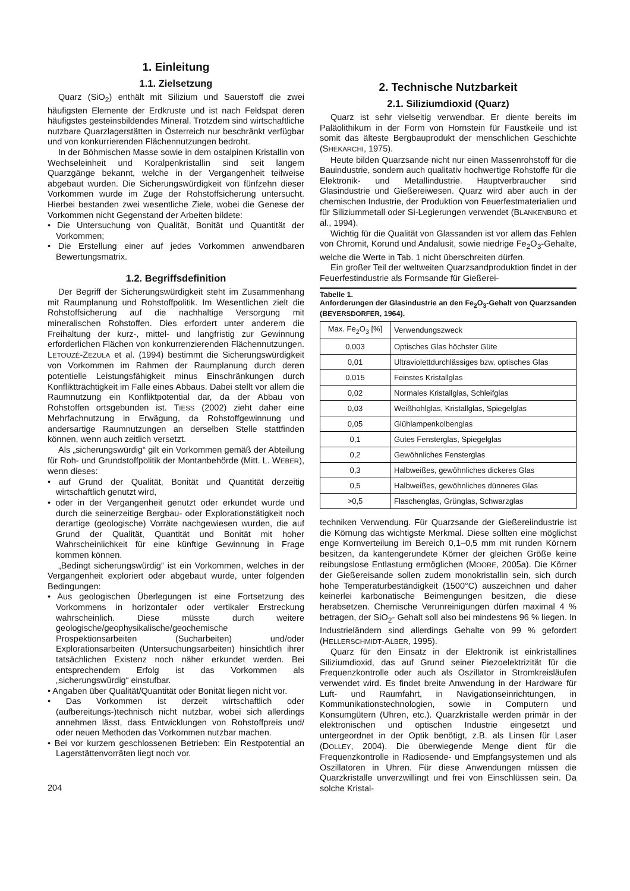1. Einleitung
1.1. Zielsetzung
Quarz (SiO<sub>2</sub>) enthält mit Silizium und Sauerstoff die zwei häufigsten Elemente der Erdkruste und ist nach Feldspat deren häufigstes gesteinsbildendes Mineral. Trotzdem sind wirtschaftliche nutzbare Quarzlagerstätten in Österreich nur beschränkt verfügbar und von konkurrierenden Flächennutzungen bedroht.
In der Böhmischen Masse sowie in dem ostalpinen Kristallin von Wechseleinheit und Koralpenkristallin sind seit langem Quarzgänge bekannt, welche in der Vergangenheit teilweise abgebaut wurden. Die Sicherungswürdigkeit von fünfzehn dieser Vorkommen wurde im Zuge der Rohstoffsicherung untersucht. Hierbei bestanden zwei wesentliche Ziele, wobei die Genese der Vorkommen nicht Gegenstand der Arbeiten bildete:
• Die Untersuchung von Qualität, Bonität und Quantität der Vorkommen;
• Die Erstellung einer auf jedes Vorkommen anwendbaren Bewertungsmatrix.
1.2. Begriffsdefinition
Der Begriff der Sicherungswürdigkeit steht im Zusammenhang mit Raumplanung und Rohstoffpolitik. Im Wesentlichen zielt die Rohstoffsicherung auf die nachhaltige Versorgung mit mineralischen Rohstoffen. Dies erfordert unter anderem die Freihaltung der kurz-, mittel- und langfristig zur Gewinnung erforderlichen Flächen von konkurrenzierenden Flächennutzungen. LETOUZÉ-ZEZULA et al. (1994) bestimmt die Sicherungswürdigkeit von Vorkommen im Rahmen der Raumplanung durch deren potentielle Leistungsfähigkeit minus Einschränkungen durch Konfliktträchtigkeit im Falle eines Abbaus. Dabei stellt vor allem die Raumnutzung ein Konfliktpotential dar, da der Abbau von Rohstoffen ortsgebunden ist. TIESS (2002) zieht daher eine Mehrfachnutzung in Erwägung, da Rohstoffgewinnung und andersartige Raumnutzungen an derselben Stelle stattfinden können, wenn auch zeitlich versetzt.
Als „sicherungswürdig“ gilt ein Vorkommen gemäß der Abteilung für Roh- und Grundstoffpolitik der Montanbehörde (Mitt. L. WEBER), wenn dieses:
• auf Grund der Qualität, Bonität und Quantität derzeitig wirtschaftlich genutzt wird,
• oder in der Vergangenheit genutzt oder erkundet wurde und durch die seinerzeitige Bergbau- oder Explorationstätigkeit noch derartige (geologische) Vorräte nachgewiesen wurden, die auf Grund der Qualität, Quantität und Bonität mit hoher Wahrscheinlichkeit für eine künftige Gewinnung in Frage kommen können.
„Bedingt sicherungswürdig“ ist ein Vorkommen, welches in der Vergangenheit exploriert oder abgebaut wurde, unter folgenden Bedingungen:
• Aus geologischen Überlegungen ist eine Fortsetzung des Vorkommens in horizontaler oder vertikaler Erstreckung wahrscheinlich. Diese müsste durch weitere geologische/geophysikalische/geochemische Prospektionsarbeiten (Sucharbeiten) und/oder Explorationsarbeiten (Untersuchungsarbeiten) hinsichtlich ihrer tatsächlichen Existenz noch näher erkundet werden. Bei entsprechendem Erfolg ist das Vorkommen als „sicherungswürdig“ einstufbar.
• Angaben über Qualität/Quantität oder Bonität liegen nicht vor.
• Das Vorkommen ist derzeit wirtschaftlich oder (aufbereitungs-)technisch nicht nutzbar, wobei sich allerdings annehmen lässt, dass Entwicklungen von Rohstoffpreis und/ oder neuen Methoden das Vorkommen nutzbar machen.
• Bei vor kurzem geschlossenen Betrieben: Ein Restpotential an Lagerstättenvorräten liegt noch vor.
204
2. Technische Nutzbarkeit
2.1. Siliziumdioxid (Quarz)
Quarz ist sehr vielseitig verwendbar. Er diente bereits im Paläolithikum in der Form von Hornstein für Faustkeile und ist somit das älteste Bergbauprodukt der menschlichen Geschichte (SHEKARCHI, 1975).
Heute bilden Quarzsande nicht nur einen Massenrohstoff für die Bauindustrie, sondern auch qualitativ hochwertige Rohstoffe für die Elektronik- und Metallindustrie. Hauptverbraucher sind Glasindustrie und Gießereiwesen. Quarz wird aber auch in der chemischen Industrie, der Produktion von Feuerfestmaterialien und für Siliziummetall oder Si-Legierungen verwendet (BLANKENBURG et al., 1994).
Wichtig für die Qualität von Glassanden ist vor allem das Fehlen von Chromit, Korund und Andalusit, sowie niedrige Fe<sub>2</sub>O<sub>3</sub>-Gehalte, welche die Werte in Tab. 1 nicht überschreiten dürfen.
Ein großer Teil der weltweiten Quarzsandproduktion findet in der Feuerfestindustrie als Formsande für Gießerei-
Tabelle 1.
Anforderungen der Glasindustrie an den Fe<sub>2</sub>O<sub>3</sub>-Gehalt von Quarzsanden (BEYERSDORFER, 1964).
| Max. Fe<sub>2</sub>O<sub>3</sub> [%] | Verwendungszweck |
| --- | --- |
| 0,003 | Optisches Glas höchster Güte |
| 0,01 | Ultraviolettdurchlässiges bzw. optisches Glas |
| 0,015 | Feinstes Kristallglas |
| 0,02 | Normales Kristallglas, Schleifglas |
| 0,03 | Weißhohlglas, Kristallglas, Spiegelglas |
| 0,05 | Glühlampenkolbenglas |
| 0,1 | Gutes Fensterglas, Spiegelglas |
| 0,2 | Gewöhnliches Fensterglas |
| 0,3 | Halbweißes, gewöhnliches dickeres Glas |
| 0,5 | Halbweißes, gewöhnliches dünneres Glas |
| >0,5 | Flaschenglas, Grünglas, Schwarzglas |
techniken Verwendung. Für Quarzsande der Gießereiindustrie ist die Körnung das wichtigste Merkmal. Diese sollten eine möglichst enge Kornverteilung im Bereich 0,1–0,5 mm mit runden Körnern besitzen, da kantengerundete Körner der gleichen Größe keine reibungslose Entlastung ermöglichen (MOORE, 2005a). Die Körner der Gießereisande sollen zudem monokristallin sein, sich durch hohe Temperaturbeständigkeit (1500°C) auszeichnen und daher keinerlei karbonatische Beimengungen besitzen, die diese herabsetzen. Chemische Verunreinigungen dürfen maximal 4 % betragen, der SiO<sub>2</sub>- Gehalt soll also bei mindestens 96 % liegen. In Industrieländern sind allerdings Gehalte von 99 % gefordert (HELLERSCHMIDT-ALBER, 1995).
Quarz für den Einsatz in der Elektronik ist einkristallines Siliziumdioxid, das auf Grund seiner Piezoelektrizität für die Frequenzkontrolle oder auch als Oszillator in Stromkreisläufen verwendet wird. Es findet breite Anwendung in der Hardware für Luft- und Raumfahrt, in Navigationseinrichtungen, in Kommunikationstechnologien, sowie in Computern und Konsumgütern (Uhren, etc.). Quarzkristalle werden primär in der elektronischen und optischen Industrie eingesetzt und untergeordnet in der Optik benötigt, z.B. als Linsen für Laser (DOLLEY, 2004). Die überwiegende Menge dient für die Frequenzkontrolle in Radiosende- und Empfangsystemen und als Oszillatoren in Uhren. Für diese Anwendungen müssen die Quarzkristalle unverzwillingt und frei von Einschlüssen sein. Da solche Kristal-